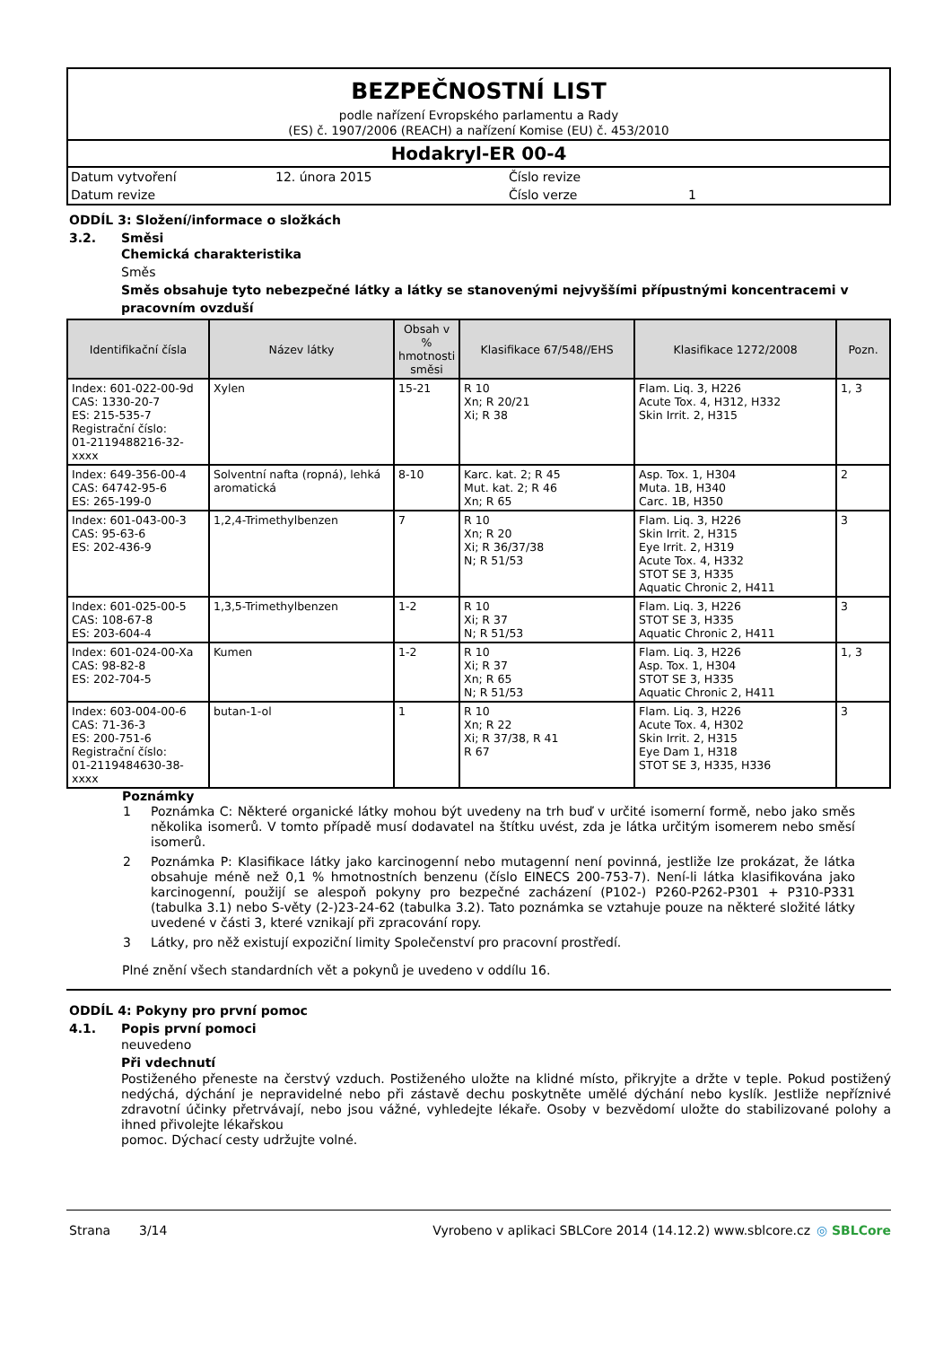BEZPEČNOSTNÍ LIST
podle nařízení Evropského parlamentu a Rady
(ES) č. 1907/2006 (REACH) a nařízení Komise (EU) č. 453/2010
Hodakryl-ER 00-4
Datum vytvoření
12. února 2015
Číslo revize
Datum revize
Číslo verze
1
ODDÍL 3: Složení/informace o složkách
3.2. Směsi
Chemická charakteristika
Směs
Směs obsahuje tyto nebezpečné látky a látky se stanovenými nejvyššími přípustnými koncentracemi v pracovním ovzduší
| Identifikační čísla | Název látky | Obsah v % hmotnosti směsi | Klasifikace 67/548//EHS | Klasifikace 1272/2008 | Pozn. |
| --- | --- | --- | --- | --- | --- |
| Index: 601-022-00-9d CAS: 1330-20-7 ES: 215-535-7 Registrační číslo: 01-2119488216-32- xxxx | Xylen | 15-21 | R 10 Xn; R 20/21 Xi; R 38 | Flam. Liq. 3, H226 Acute Tox. 4, H312, H332 Skin Irrit. 2, H315 | 1, 3 |
| Index: 649-356-00-4 CAS: 64742-95-6 ES: 265-199-0 | Solventní nafta (ropná), lehká aromatická | 8-10 | Karc. kat. 2; R 45 Mut. kat. 2; R 46 Xn; R 65 | Asp. Tox. 1, H304 Muta. 1B, H340 Carc. 1B, H350 | 2 |
| Index: 601-043-00-3 CAS: 95-63-6 ES: 202-436-9 | 1,2,4-Trimethylbenzen | 7 | R 10 Xn; R 20 Xi; R 36/37/38 N; R 51/53 | Flam. Liq. 3, H226 Skin Irrit. 2, H315 Eye Irrit. 2, H319 Acute Tox. 4, H332 STOT SE 3, H335 Aquatic Chronic 2, H411 | 3 |
| Index: 601-025-00-5 CAS: 108-67-8 ES: 203-604-4 | 1,3,5-Trimethylbenzen | 1-2 | R 10 Xi; R 37 N; R 51/53 | Flam. Liq. 3, H226 STOT SE 3, H335 Aquatic Chronic 2, H411 | 3 |
| Index: 601-024-00-Xa CAS: 98-82-8 ES: 202-704-5 | Kumen | 1-2 | R 10 Xi; R 37 Xn; R 65 N; R 51/53 | Flam. Liq. 3, H226 Asp. Tox. 1, H304 STOT SE 3, H335 Aquatic Chronic 2, H411 | 1, 3 |
| Index: 603-004-00-6 CAS: 71-36-3 ES: 200-751-6 Registrační číslo: 01-2119484630-38- xxxx | butan-1-ol | 1 | R 10 Xn; R 22 Xi; R 37/38, R 41 R 67 | Flam. Liq. 3, H226 Acute Tox. 4, H302 Skin Irrit. 2, H315 Eye Dam 1, H318 STOT SE 3, H335, H336 | 3 |
Poznámky
1 Poznámka C: Některé organické látky mohou být uvedeny na trh buď v určité isomerní formě, nebo jako směs několika isomerů. V tomto případě musí dodavatel na štítku uvést, zda je látka určitým isomerem nebo směsí isomerů.
2 Poznámka P: Klasifikace látky jako karcinogenní nebo mutagenní není povinná, jestliže lze prokázat, že látka obsahuje méně než 0,1 % hmotnostních benzenu (číslo EINECS 200-753-7). Není-li látka klasifikována jako karcinogenní, použijí se alespoň pokyny pro bezpečné zacházení (P102-) P260-P262-P301 + P310-P331 (tabulka 3.1) nebo S-věty (2-)23-24-62 (tabulka 3.2). Tato poznámka se vztahuje pouze na některé složité látky uvedené v části 3, které vznikají při zpracování ropy.
3 Látky, pro něž existují expoziční limity Společenství pro pracovní prostředí.
Plné znění všech standardních vět a pokynů je uvedeno v oddílu 16.
ODDÍL 4: Pokyny pro první pomoc
4.1. Popis první pomoci
neuvedeno
Při vdechnutí
Postiženého přeneste na čerstvý vzduch. Postiženého uložte na klidné místo, přikryjte a držte v teple. Pokud postižený nedýchá, dýchání je nepravidelné nebo při zástavě dechu poskytněte umělé dýchání nebo kyslík. Jestliže nepříznivé zdravotní účinky přetrvávají, nebo jsou vážné, vyhledejte lékaře. Osoby v bezvědomí uložte do stabilizované polohy a ihned přivolejte lékařskou
pomoc. Dýchací cesty udržujte volné.
Strana 3/14 Vyrobeno v aplikaci SBLCore 2014 (14.12.2) www.sblcore.cz
◎ SBLCore